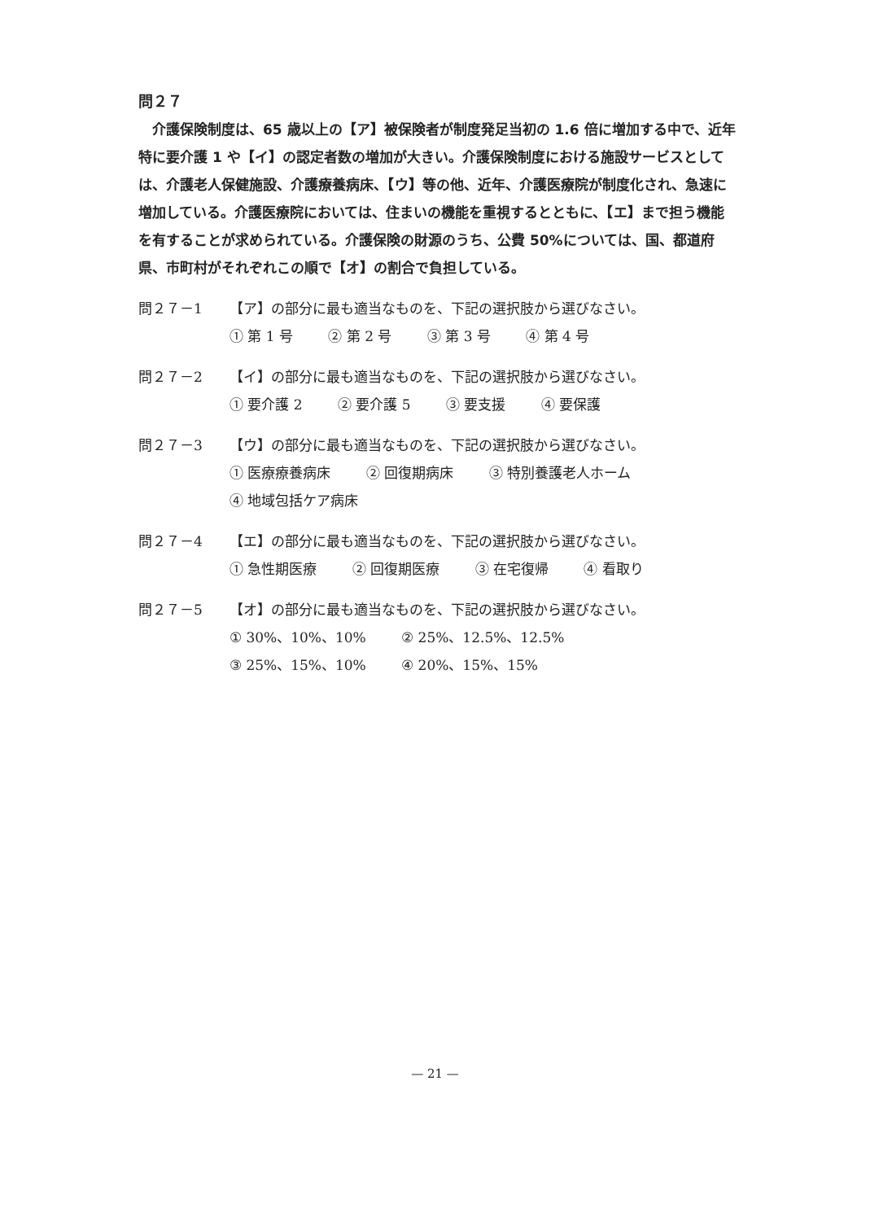問２７
介護保険制度は、65 歳以上の【ア】被保険者が制度発足当初の 1.6 倍に増加する中で、近年特に要介護 1 や【イ】の認定者数の増加が大きい。介護保険制度における施設サービスとしては、介護老人保健施設、介護療養病床、【ウ】等の他、近年、介護医療院が制度化され、急速に増加している。介護医療院においては、住まいの機能を重視するとともに、【エ】まで担う機能を有することが求められている。介護保険の財源のうち、公費 50%については、国、都道府県、市町村がそれぞれこの順で【オ】の割合で負担している。
問２７－1 【ア】の部分に最も適当なものを、下記の選択肢から選びなさい。
① 第 1 号 ② 第 2 号 ③ 第 3 号 ④ 第 4 号
問２７－2 【イ】の部分に最も適当なものを、下記の選択肢から選びなさい。
① 要介護 2 ② 要介護 5 ③ 要支援 ④ 要保護
問２７－3 【ウ】の部分に最も適当なものを、下記の選択肢から選びなさい。
① 医療療養病床 ② 回復期病床 ③ 特別養護老人ホーム
④ 地域包括ケア病床
問２７－4 【エ】の部分に最も適当なものを、下記の選択肢から選びなさい。
① 急性期医療 ② 回復期医療 ③ 在宅復帰 ④ 看取り
問２７－5 【オ】の部分に最も適当なものを、下記の選択肢から選びなさい。
① 30%、10%、10% ② 25%、12.5%、12.5%
③ 25%、15%、10% ④ 20%、15%、15%
— 21 —